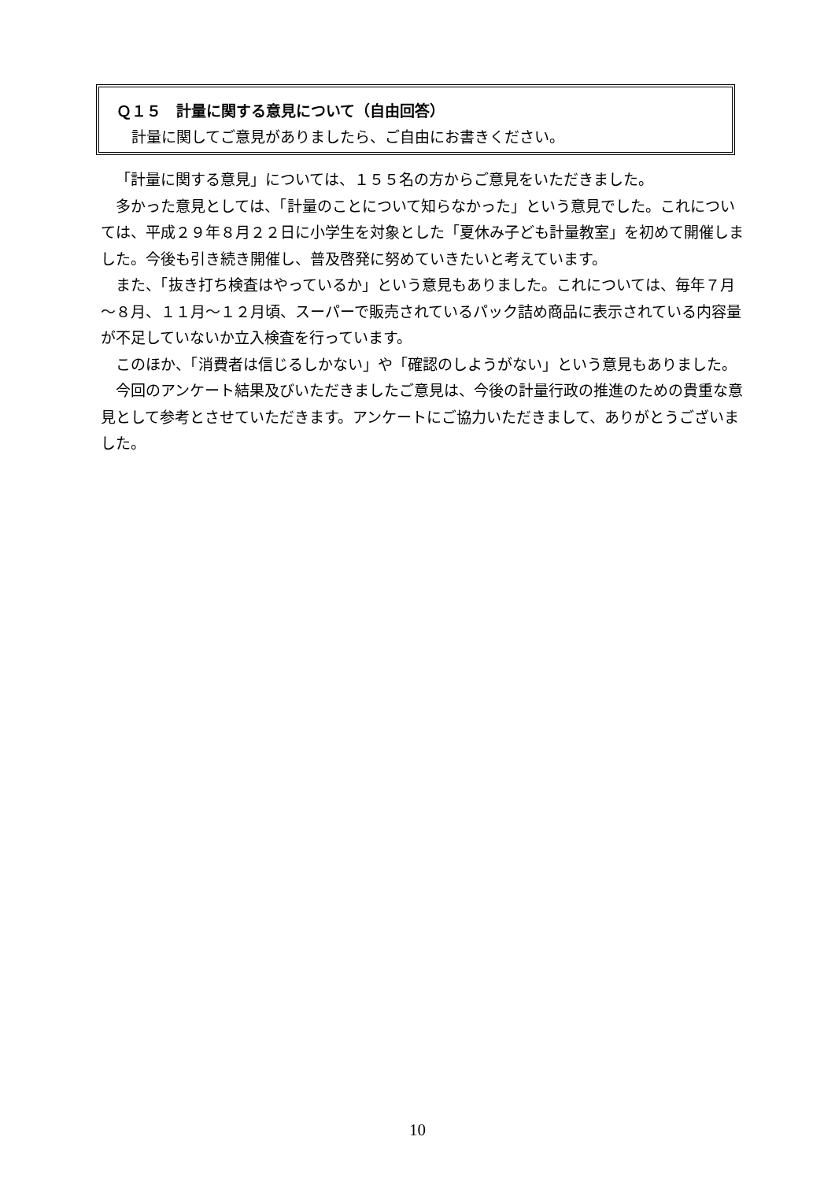Ｑ１５　計量に関する意見について（自由回答）
　計量に関してご意見がありましたら、ご自由にお書きください。
「計量に関する意見」については、１５５名の方からご意見をいただきました。
多かった意見としては、「計量のことについて知らなかった」という意見でした。これについては、平成２９年８月２２日に小学生を対象とした「夏休み子ども計量教室」を初めて開催しました。今後も引き続き開催し、普及啓発に努めていきたいと考えています。
また、「抜き打ち検査はやっているか」という意見もありました。これについては、毎年７月～８月、１１月～１２月頃、スーパーで販売されているパック詰め商品に表示されている内容量が不足していないか立入検査を行っています。
このほか、「消費者は信じるしかない」や「確認のしようがない」という意見もありました。
今回のアンケート結果及びいただきましたご意見は、今後の計量行政の推進のための貴重な意見として参考とさせていただきます。アンケートにご協力いただきまして、ありがとうございました。
10